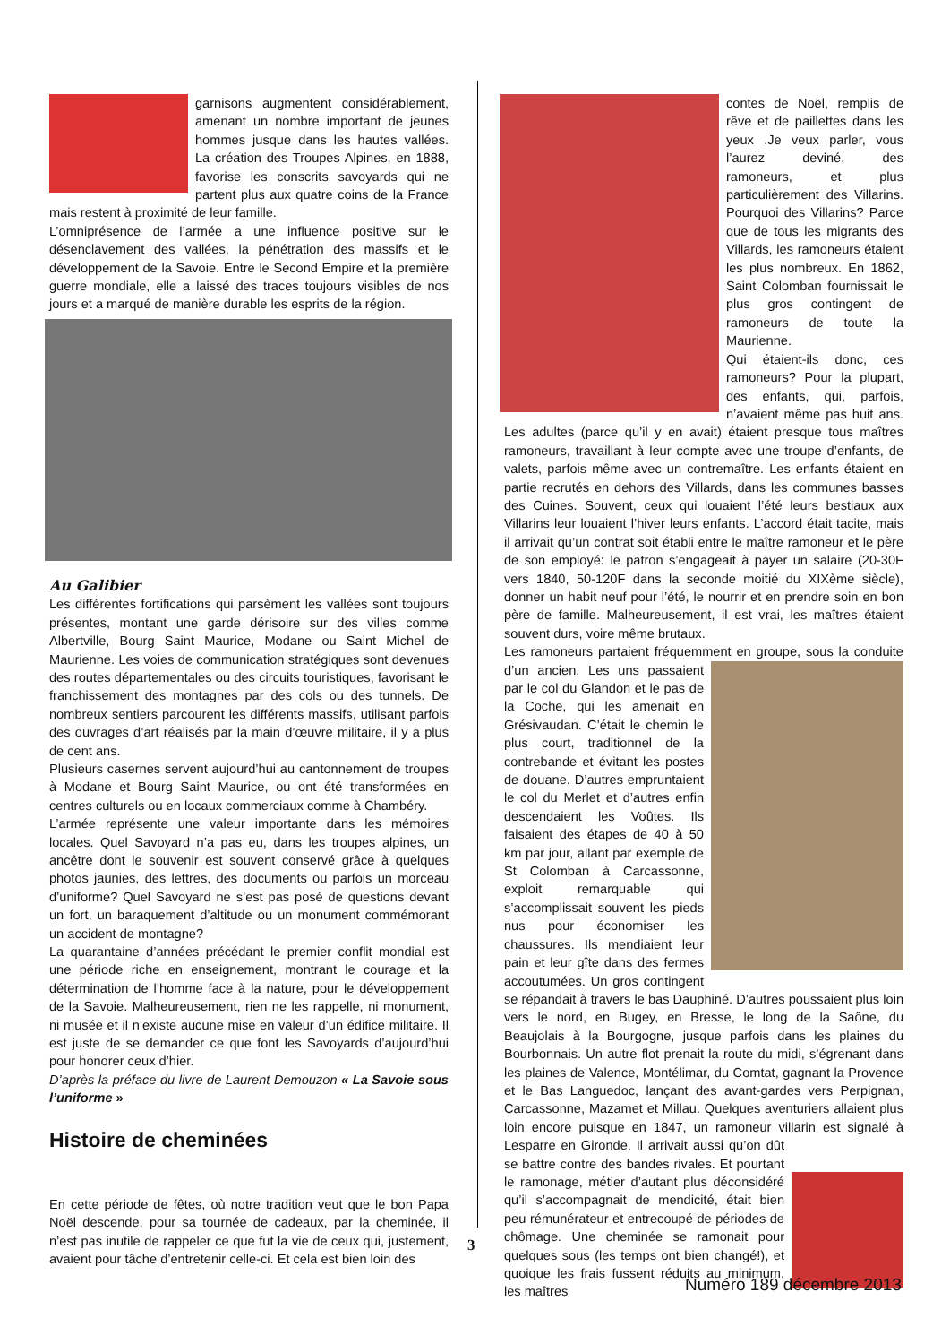garnisons augmentent considérablement, amenant un nombre important de jeunes hommes jusque dans les hautes vallées. La création des Troupes Alpines, en 1888, favorise les conscrits savoyards qui ne partent plus aux quatre coins de la France mais restent à proximité de leur famille.
L’omniprésence de l’armée a une influence positive sur le désenclavement des vallées, la pénétration des massifs et le développement de la Savoie. Entre le Second Empire et la première guerre mondiale, elle a laissé des traces toujours visibles de nos jours et a marqué de manière durable les esprits de la région.
Au Galibier
Les différentes fortifications qui parsèment les vallées sont toujours présentes, montant une garde dérisoire sur des villes comme Albertville, Bourg Saint Maurice, Modane ou Saint Michel de Maurienne. Les voies de communication stratégiques sont devenues des routes départementales ou des circuits touristiques, favorisant le franchissement des montagnes par des cols ou des tunnels. De nombreux sentiers parcourent les différents massifs, utilisant parfois des ouvrages d’art réalisés par la main d’œuvre militaire, il y a plus de cent ans.
Plusieurs casernes servent aujourd’hui au cantonnement de troupes à Modane et Bourg Saint Maurice, ou ont été transformées en centres culturels ou en locaux commerciaux comme à Chambéry.
L’armée représente une valeur importante dans les mémoires locales. Quel Savoyard n’a pas eu, dans les troupes alpines, un ancêtre dont le souvenir est souvent conservé grâce à quelques photos jaunies, des lettres, des documents ou parfois un morceau d’uniforme? Quel Savoyard ne s’est pas posé de questions devant un fort, un baraquement d’altitude ou un monument commémorant un accident de montagne?
La quarantaine d’années précédant le premier conflit mondial est une période riche en enseignement, montrant le courage et la détermination de l’homme face à la nature, pour le développement de la Savoie. Malheureusement, rien ne les rappelle, ni monument, ni musée et il n’existe aucune mise en valeur d’un édifice militaire. Il est juste de se demander ce que font les Savoyards d’aujourd’hui pour honorer ceux d’hier.
D’après la préface du livre de Laurent Demouzon « La Savoie sous l’uniforme »
Histoire de cheminées
En cette période de fêtes, où notre tradition veut que le bon Papa Noël descende, pour sa tournée de cadeaux, par la cheminée, il n’est pas inutile de rappeler ce que fut la vie de ceux qui, justement, avaient pour tâche d’entretenir celle-ci. Et cela est bien loin des
contes de Noël, remplis de rêve et de paillettes dans les yeux .Je veux parler, vous l’aurez deviné, des ramoneurs, et plus particulièrement des Villarins. Pourquoi des Villarins? Parce que de tous les migrants des Villards, les ramoneurs étaient les plus nombreux. En 1862, Saint Colomban fournissait le plus gros contingent de ramoneurs de toute la Maurienne.
Qui étaient-ils donc, ces ramoneurs? Pour la plupart, des enfants, qui, parfois, n’avaient même pas huit ans. Les adultes (parce qu’il y en avait) étaient presque tous maîtres ramoneurs, travaillant à leur compte avec une troupe d’enfants, de valets, parfois même avec un contremaître. Les enfants étaient en partie recrutés en dehors des Villards, dans les communes basses des Cuines. Souvent, ceux qui louaient l’été leurs bestiaux aux Villarins leur louaient l’hiver leurs enfants. L’accord était tacite, mais il arrivait qu’un contrat soit établi entre le maître ramoneur et le père de son employé: le patron s’engageait à payer un salaire (20-30F vers 1840, 50-120F dans la seconde moitié du XIXème siècle), donner un habit neuf pour l’été, le nourrir et en prendre soin en bon père de famille. Malheureusement, il est vrai, les maîtres étaient souvent durs, voire même brutaux.
Les ramoneurs partaient fréquemment en groupe, sous la conduite d’un ancien. Les uns passaient par le col du Glandon et le pas de la Coche, qui les amenait en Grésivaudan. C’était le chemin le plus court, traditionnel de la contrebande et évitant les postes de douane. D’autres empruntaient le col du Merlet et d’autres enfin descendaient les Voûtes. Ils faisaient des étapes de 40 à 50 km par jour, allant par exemple de St Colomban à Carcassonne, exploit remarquable qui s’accomplissait souvent les pieds nus pour économiser les chaussures. Ils mendiaient leur pain et leur gîte dans des fermes accoutumées. Un gros contingent se répandait à travers le bas Dauphiné. D’autres poussaient plus loin vers le nord, en Bugey, en Bresse, le long de la Saône, du Beaujolais à la Bourgogne, jusque parfois dans les plaines du Bourbonnais. Un autre flot prenait la route du midi, s’égrenant dans les plaines de Valence, Montélimar, du Comtat, gagnant la Provence et le Bas Languedoc, lançant des avant-gardes vers Perpignan, Carcassonne, Mazamet et Millau. Quelques aventuriers allaient plus loin encore puisque en 1847, un ramoneur villarin est signalé à Lesparre en Gironde. Il arrivait aussi qu’on dût se battre contre des bandes rivales. Et pourtant le ramonage, métier d’autant plus déconsidéré qu’il s’accompagnait de mendicité, était bien peu rémunérateur et entrecoupé de périodes de chômage. Une cheminée se ramonait pour quelques sous (les temps ont bien changé!), et quoique les frais fussent réduits au minimum, les maîtres
3
Numéro 189 décembre 2013